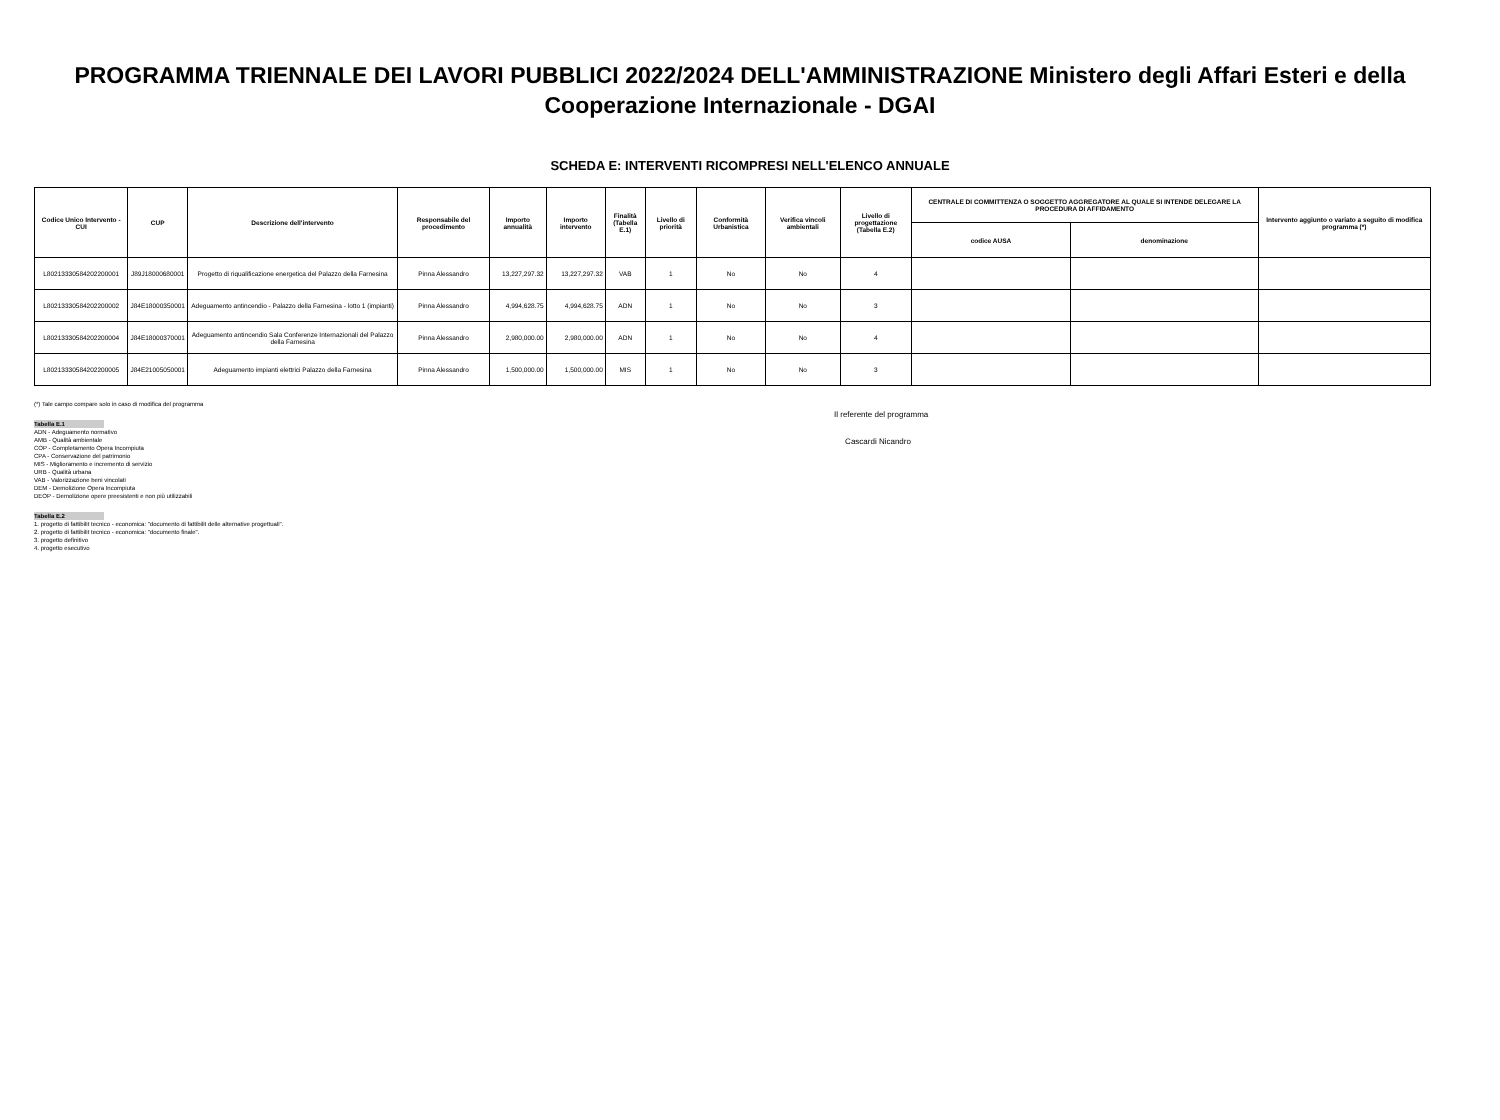PROGRAMMA TRIENNALE DEI LAVORI PUBBLICI 2022/2024 DELL'AMMINISTRAZIONE Ministero degli Affari Esteri e della Cooperazione Internazionale - DGAI
SCHEDA E: INTERVENTI RICOMPRESI NELL'ELENCO ANNUALE
| Codice Unico Intervento - CUI | CUP | Descrizione dell'intervento | Responsabile del procedimento | Importo annualità | Importo intervento | Finalità (Tabella E.1) | Livello di priorità | Conformità Urbanistica | Verifica vincoli ambientali | Livello di progettazione (Tabella E.2) | CENTRALE DI COMMITTENZA O SOGGETTO AGGREGATORE AL QUALE SI INTENDE DELEGARE LA PROCEDURA DI AFFIDAMENTO | | Intervento aggiunto o variato a seguito di modifica programma (*) |
| --- | --- | --- | --- | --- | --- | --- | --- | --- | --- | --- | --- | --- | --- |
| | | | | | | | | | | | codice AUSA | denominazione | |
| L80213330584202200001 | J89J18000680001 | Progetto di riqualificazione energetica del Palazzo della Farnesina | Pinna Alessandro | 13,227,297.32 | 13,227,297.32 | VAB | 1 | No | No | 4 | | | |
| L80213330584202200002 | J84E18000350001 | Adeguamento antincendio - Palazzo della Farnesina - lotto 1 (impianti) | Pinna Alessandro | 4,994,628.75 | 4,994,628.75 | ADN | 1 | No | No | 3 | | | |
| L80213330584202200004 | J84E18000370001 | Adeguamento antincendio Sala Conferenze Internazionali del Palazzo della Farnesina | Pinna Alessandro | 2,980,000.00 | 2,980,000.00 | ADN | 1 | No | No | 4 | | | |
| L80213330584202200005 | J84E21005050001 | Adeguamento impianti elettrici Palazzo della Farnesina | Pinna Alessandro | 1,500,000.00 | 1,500,000.00 | MIS | 1 | No | No | 3 | | | |
(*) Tale campo compare solo in caso di modifica del programma
Tabella E.1
ADN - Adeguamento normativo
AMB - Qualità ambientale
COP - Completamento Opera Incompiuta
CPA - Conservazione del patrimonio
MIS - Miglioramento e incremento di servizio
URB - Qualità urbana
VAB - Valorizzazione beni vincolati
DEM - Demolizione Opera Incompiuta
DEOP - Demolizione opere preesistenti e non più utilizzabili
Tabella E.2
1. progetto di fattibilit tecnico - economica: "documento di fattibilit delle alternative progettuali".
2. progetto di fattibilit tecnico - economica: "documento finale".
3. progetto definitivo
4. progetto esecutivo
Il referente del programma
Cascardi Nicandro